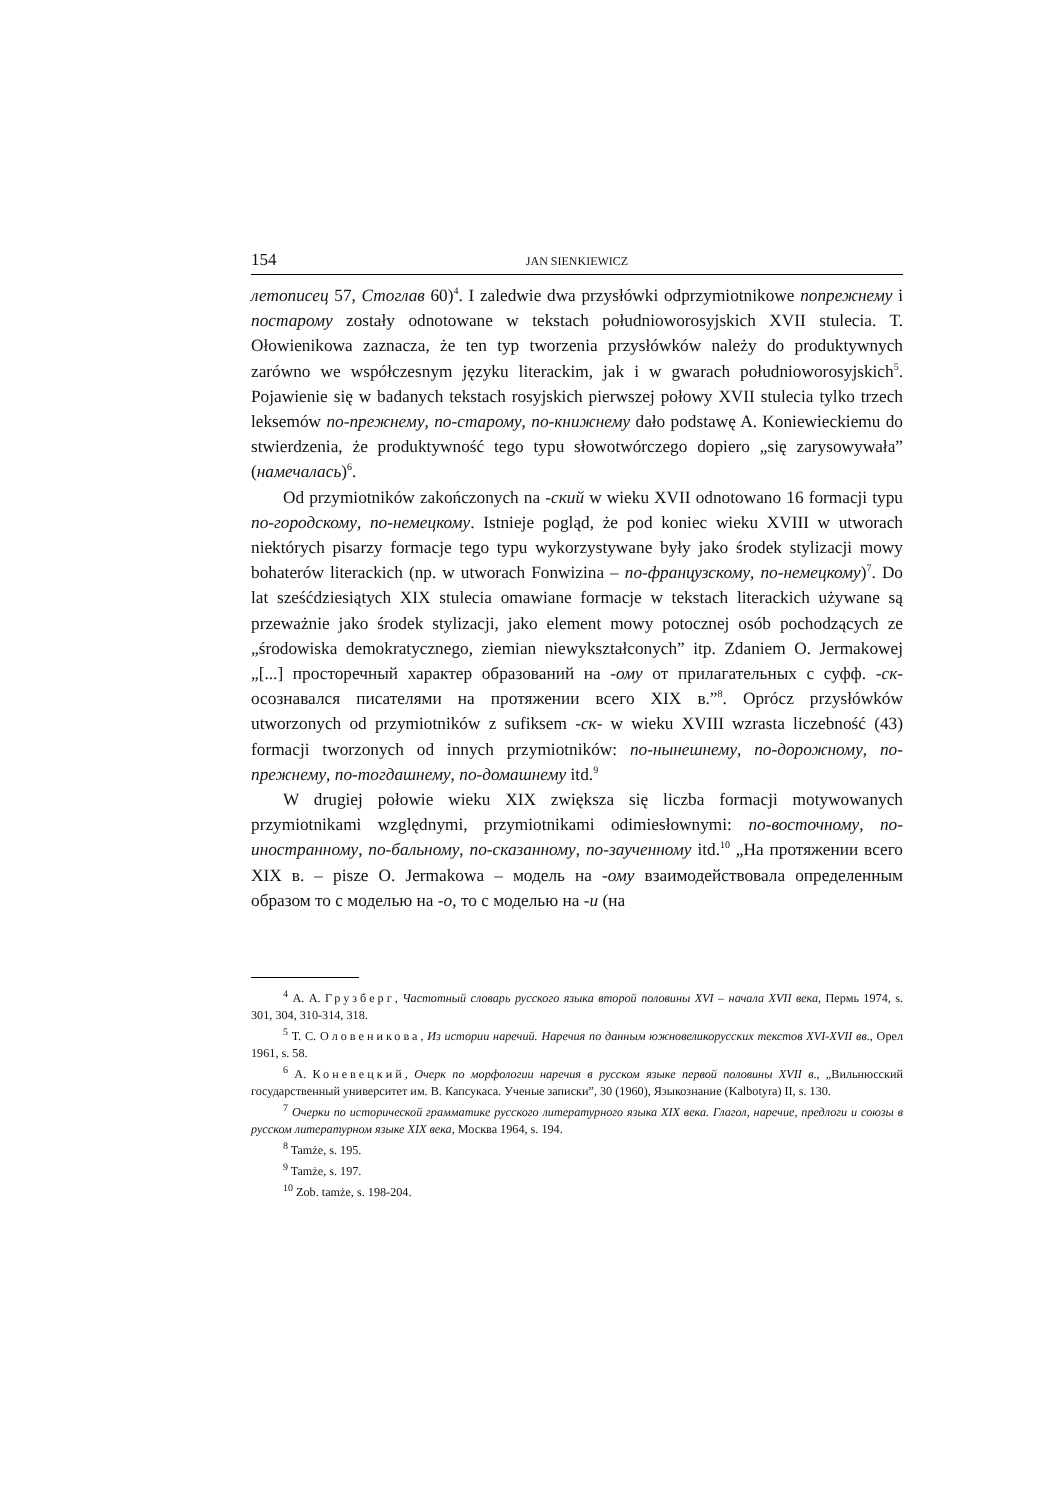154 JAN SIENKIEWICZ
летописец 57, Стоглав 60)<sup>4</sup>. I zaledwie dwa przysłówki odprzymiotnikowe попрежнему i постарому zostały odnotowane w tekstach południoworosyjskich XVII stulecia. T. Ołowienikowa zaznacza, że ten typ tworzenia przysłówków należy do produktywnych zarówno we współczesnym języku literackim, jak i w gwarach południoworosyjskich<sup>5</sup>. Pojawienie się w badanych tekstach rosyjskich pierwszej połowy XVII stulecia tylko trzech leksemów по-прежнему, по-старому, по-книжнему dało podstawę A. Koniewieckiemu do stwierdzenia, że produktywność tego typu słowotwórczego dopiero „się zarysowywała” (намечалась)<sup>6</sup>.
Od przymiotników zakończonych na -ский w wieku XVII odnotowano 16 formacji typu по-городскому, по-немецкому. Istnieje pogląd, że pod koniec wieku XVIII w utworach niektórych pisarzy formacje tego typu wykorzystywane były jako środek stylizacji mowy bohaterów literackich (np. w utworach Fonwizina – по-французскому, по-немецкому)<sup>7</sup>. Do lat sześćdziesiątych XIX stulecia omawiane formacje w tekstach literackich używane są przeważnie jako środek stylizacji, jako element mowy potocznej osób pochodzących ze „środowiska demokratycznego, ziemian niewykształconych” itp. Zdaniem O. Jermakowej „[...] просторечный характер образований на -ому от прилагательных с суфф. -ск- осознавался писателями на протяжении всего XIX в.”<sup>8</sup>. Oprócz przysłówków utworzonych od przymiotników z sufiksem -ск- w wieku XVIII wzrasta liczebność (43) formacji tworzonych od innych przymiotników: по-нынешнему, по-дорожному, по-прежнему, по-тогдашнему, по-домашнему itd.<sup>9</sup>
W drugiej połowie wieku XIX zwiększa się liczba formacji motywowanych przymiotnikami względnymi, przymiotnikami odimiesłownymi: по-восточному, по-иностранному, по-бальному, по-сказанному, по-заученному itd.<sup>10</sup> „На протяжении всего XIX в. – pisze O. Jermakowa – модель на -ому взаимодействовала определенным образом то с моделью на -о, то с моделью на -и (на
<sup>4</sup> А. А. Грузберг, Частотный словарь русского языка второй половины XVI – начала XVII века, Пермь 1974, s. 301, 304, 310-314, 318.
<sup>5</sup> Т. С. Оловеникова, Из истории наречий. Наречия по данным южновеликорусских текстов XVI-XVII вв., Орел 1961, s. 58.
<sup>6</sup> А. Коневецкий, Очерк по морфологии наречия в русском языке первой половины XVII в., „Вильнюсский государственный университет им. В. Капсукаса. Ученые записки”, 30 (1960), Языкознание (Kalbotyra) II, s. 130.
<sup>7</sup> Очерки по исторической грамматике русского литературного языка XIX века. Глагол, наречие, предлоги и союзы в русском литературном языке XIX века, Москва 1964, s. 194.
<sup>8</sup> Tamże, s. 195.
<sup>9</sup> Tamże, s. 197.
<sup>10</sup> Zob. tamże, s. 198-204.